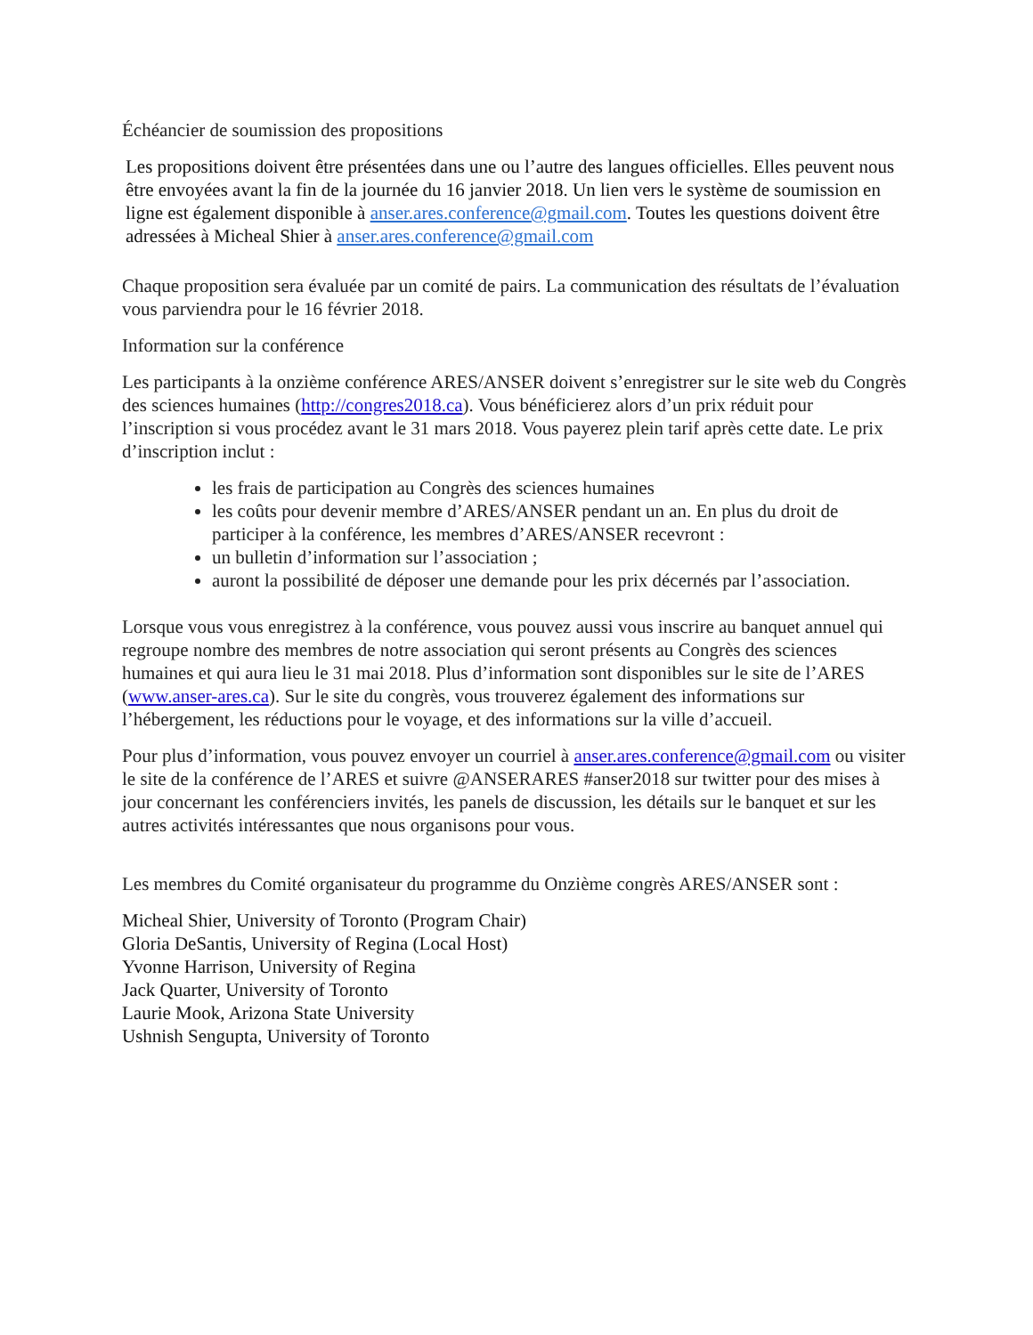Échéancier de soumission des propositions
Les propositions doivent être présentées dans une ou l’autre des langues officielles. Elles peuvent nous être envoyées avant la fin de la journée du 16 janvier 2018. Un lien vers le système de soumission en ligne est également disponible à anser.ares.conference@gmail.com. Toutes les questions doivent être adressées à Micheal Shier à anser.ares.conference@gmail.com
Chaque proposition sera évaluée par un comité de pairs. La communication des résultats de l’évaluation vous parviendra pour le 16 février 2018.
Information sur la conférence
Les participants à la onzième conférence ARES/ANSER doivent s’enregistrer sur le site web du Congrès des sciences humaines (http://congres2018.ca). Vous bénéficierez alors d’un prix réduit pour l’inscription si vous procédez avant le 31 mars 2018. Vous payerez plein tarif après cette date. Le prix d’inscription inclut :
les frais de participation au Congrès des sciences humaines
les coûts pour devenir membre d’ARES/ANSER pendant un an. En plus du droit de participer à la conférence, les membres d’ARES/ANSER recevront :
un bulletin d’information sur l’association ;
auront la possibilité de déposer une demande pour les prix décernés par l’association.
Lorsque vous vous enregistrez à la conférence, vous pouvez aussi vous inscrire au banquet annuel qui regroupe nombre des membres de notre association qui seront présents au Congrès des sciences humaines et qui aura lieu le 31 mai 2018. Plus d’information sont disponibles sur le site de l’ARES (www.anser-ares.ca). Sur le site du congrès, vous trouverez également des informations sur l’hébergement, les réductions pour le voyage, et des informations sur la ville d’accueil.
Pour plus d’information, vous pouvez envoyer un courriel à anser.ares.conference@gmail.com ou visiter le site de la conférence de l’ARES et suivre @ANSERARES #anser2018 sur twitter pour des mises à jour concernant les conférenciers invités, les panels de discussion, les détails sur le banquet et sur les autres activités intéressantes que nous organisons pour vous.
Les membres du Comité organisateur du programme du Onzième congrès ARES/ANSER sont :
Micheal Shier, University of Toronto (Program Chair)
Gloria DeSantis, University of Regina (Local Host)
Yvonne Harrison, University of Regina
Jack Quarter, University of Toronto
Laurie Mook, Arizona State University
Ushnish Sengupta, University of Toronto